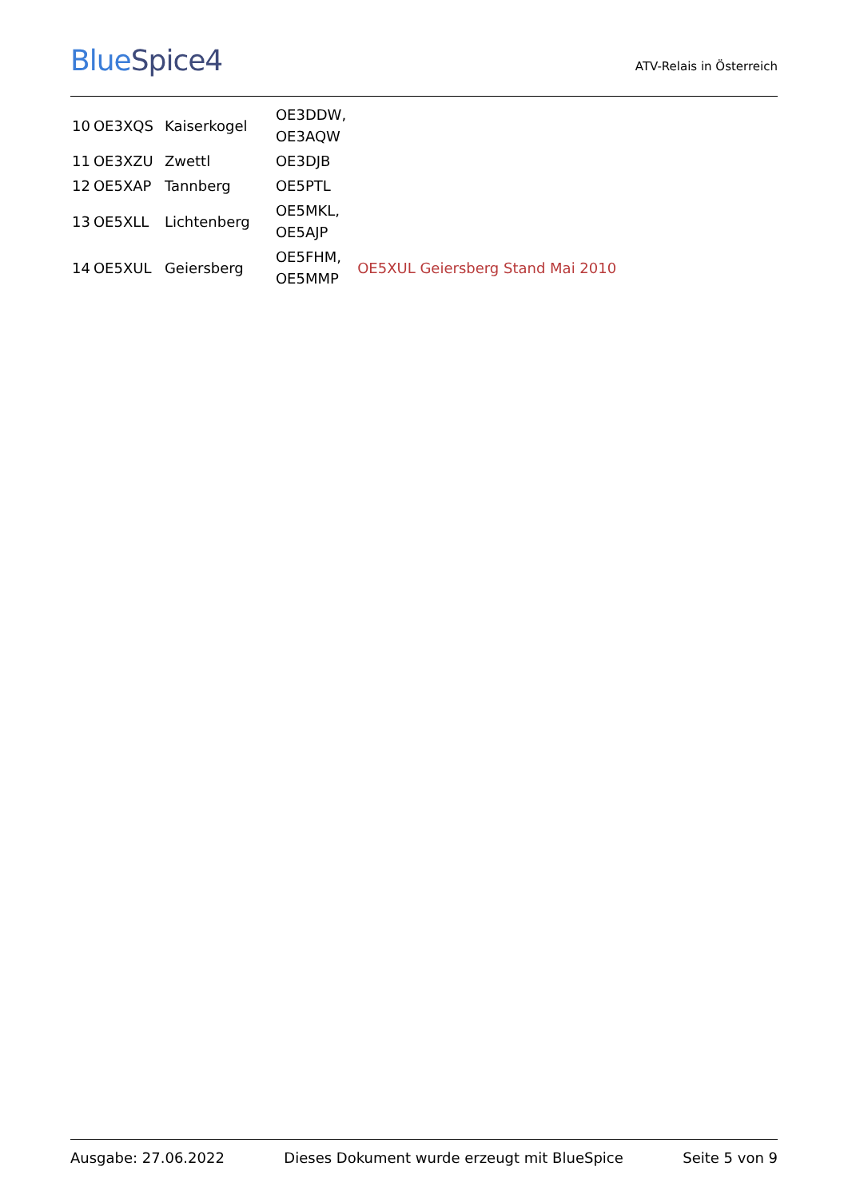BlueSpice4
ATV-Relais in Österreich
| 10 | OE3XQS | Kaiserkogel | OE3DDW, OE3AQW | |
| 11 | OE3XZU | Zwettl | OE3DJB | |
| 12 | OE5XAP | Tannberg | OE5PTL | |
| 13 | OE5XLL | Lichtenberg | OE5MKL, OE5AJP | |
| 14 | OE5XUL | Geiersberg | OE5FHM, OE5MMP | OE5XUL Geiersberg Stand Mai 2010 |
Ausgabe: 27.06.2022 Dieses Dokument wurde erzeugt mit BlueSpice Seite 5 von 9